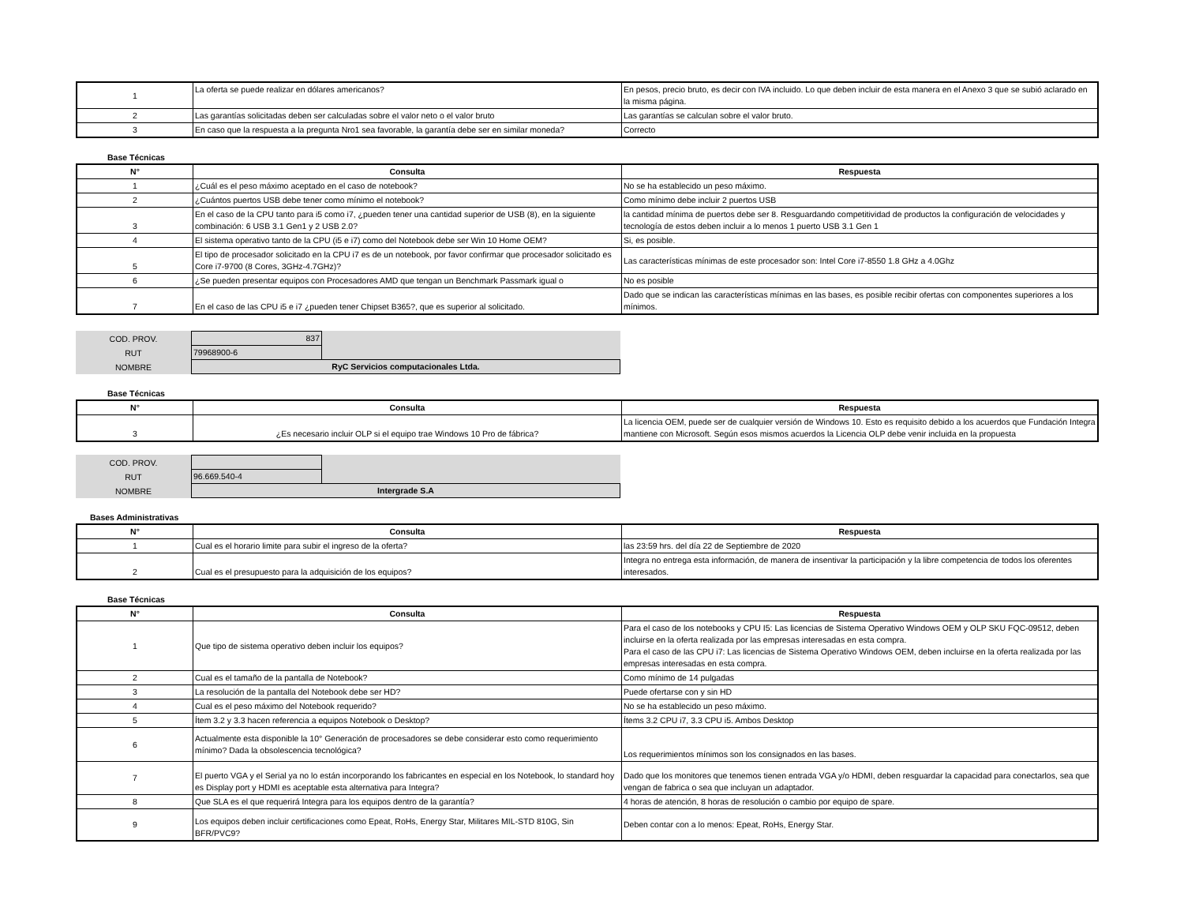| 1 | La oferta se puede realizar en dólares americanos? | En pesos, precio bruto, es decir con IVA incluido. Lo que deben incluir de esta manera en el Anexo 3 que se subió aclarado en la misma página. |
| 2 | Las garantías solicitadas deben ser calculadas sobre el valor neto o el valor bruto | Las garantías se calculan sobre el valor bruto. |
| 3 | En caso que la respuesta a la pregunta Nro1 sea favorable, la garantía debe ser en similar moneda? | Correcto |
Base Técnicas
| N° | Consulta | Respuesta |
| --- | --- | --- |
| 1 | ¿Cuál es el peso máximo aceptado en el caso de notebook? | No se ha establecido un peso máximo. |
| 2 | ¿Cuántos puertos USB debe tener como mínimo el notebook? | Como mínimo debe incluir 2 puertos USB |
| 3 | En el caso de la CPU tanto para i5 como i7, ¿pueden tener una cantidad superior de USB (8), en la siguiente combinación: 6 USB 3.1 Gen1 y 2 USB 2.0? | la cantidad mínima de puertos debe ser 8. Resguardando competitividad de productos la configuración de velocidades y tecnología de estos deben incluir a lo menos 1 puerto USB 3.1 Gen 1 |
| 4 | El sistema operativo tanto de la CPU (i5 e i7) como del Notebook debe ser Win 10 Home OEM? | Si, es posible. |
| 5 | El tipo de procesador solicitado en la CPU i7 es de un notebook, por favor confirmar que procesador solicitado es Core i7-9700 (8 Cores, 3GHz-4.7GHz)? | Las características mínimas de este procesador son: Intel Core i7-8550 1.8 GHz a 4.0Ghz |
| 6 | ¿Se pueden presentar equipos con Procesadores AMD que tengan un Benchmark Passmark igual o | No es posible |
| 7 | En el caso de las CPU i5 e i7 ¿pueden tener Chipset B365?, que es superior al solicitado. | Dado que se indican las características mínimas en las bases, es posible recibir ofertas con componentes superiores a los mínimos. |
| COD. PROV. | 837 | |
| RUT | 79968900-6 | |
| NOMBRE | RyC Servicios computacionales Ltda. | |
Base Técnicas
| N° | Consulta | Respuesta |
| --- | --- | --- |
| 3 | ¿Es necesario incluir OLP si el equipo trae Windows 10 Pro de fábrica? | La licencia OEM, puede ser de cualquier versión de Windows 10. Esto es requisito debido a los acuerdos que Fundación Integra mantiene con Microsoft. Según esos mismos acuerdos la Licencia OLP debe venir incluida en la propuesta |
| COD. PROV. | | |
| RUT | 96.669.540-4 | |
| NOMBRE | Intergrade S.A | |
Bases Administrativas
| N° | Consulta | Respuesta |
| --- | --- | --- |
| 1 | Cual es el horario limite para subir el ingreso de la oferta? | las 23:59 hrs. del día 22 de Septiembre de 2020 |
| 2 | Cual es el presupuesto para la adquisición de los equipos? | Integra no entrega esta información, de manera de insentivar la participación y la libre competencia de todos los oferentes interesados. |
Base Técnicas
| N° | Consulta | Respuesta |
| --- | --- | --- |
| 1 | Que tipo de sistema operativo deben incluir los equipos? | Para el caso de los notebooks y CPU I5: Las licencias de Sistema Operativo Windows OEM y OLP SKU FQC-09512, deben incluirse en la oferta realizada por las empresas interesadas en esta compra. Para el caso de las CPU i7: Las licencias de Sistema Operativo Windows OEM, deben incluirse en la oferta realizada por las empresas interesadas en esta compra. |
| 2 | Cual es el tamaño de la pantalla de Notebook? | Como mínimo de 14 pulgadas |
| 3 | La resolución de la pantalla del Notebook debe ser HD? | Puede ofertarse con y sin HD |
| 4 | Cual es el peso máximo del Notebook requerido? | No se ha establecido un peso máximo. |
| 5 | Ítem 3.2 y 3.3 hacen referencia a equipos Notebook o Desktop? | Ítems 3.2 CPU i7, 3.3 CPU i5. Ambos Desktop |
| 6 | Actualmente esta disponible la 10° Generación de procesadores se debe considerar esto como requerimiento mínimo? Dada la obsolescencia tecnológica? | Los requerimientos mínimos son los consignados en las bases. |
| 7 | El puerto VGA y el Serial ya no lo están incorporando los fabricantes en especial en los Notebook, lo standard hoy es Display port y HDMI es aceptable esta alternativa para Integra? | Dado que los monitores que tenemos tienen entrada VGA y/o HDMI, deben resguardar la capacidad para conectarlos, sea que vengan de fabrica o sea que incluyan un adaptador. |
| 8 | Que SLA es el que requerirá Integra para los equipos dentro de la garantía? | 4 horas de atención, 8 horas de resolución o cambio por equipo de spare. |
| 9 | Los equipos deben incluir certificaciones como Epeat, RoHs, Energy Star, Militares MIL-STD 810G, Sin BFR/PVC9? | Deben contar con a lo menos: Epeat, RoHs, Energy Star. |